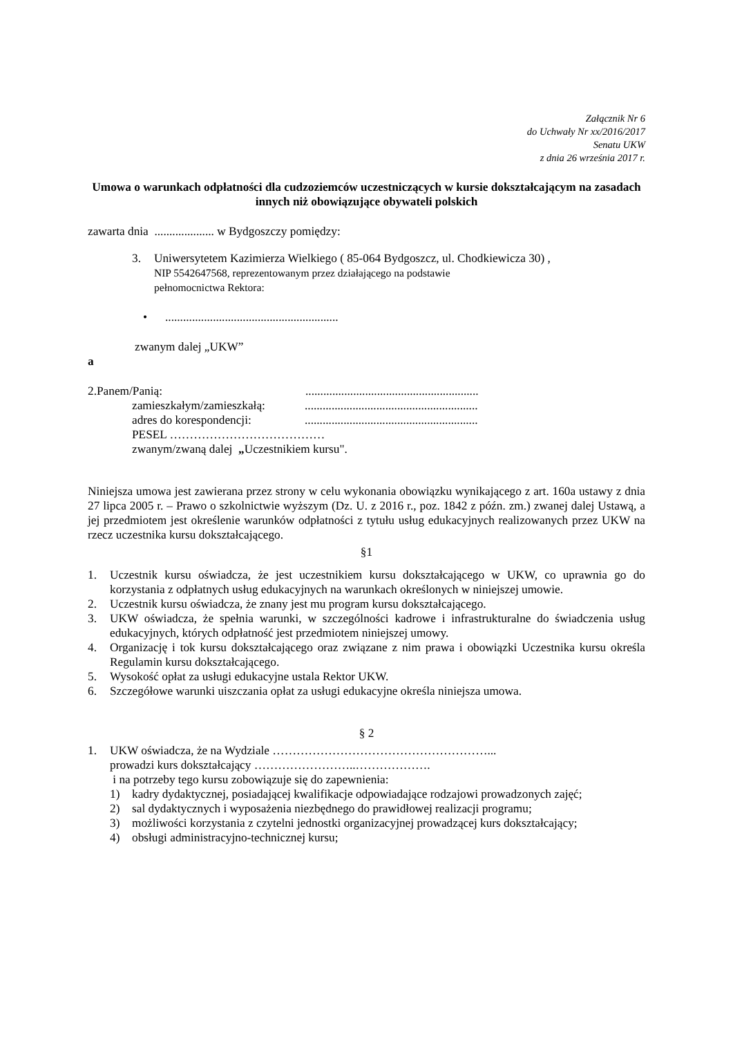Załącznik Nr 6
do Uchwały Nr xx/2016/2017
Senatu UKW
z dnia 26 września 2017 r.
Umowa o warunkach odpłatności dla cudzoziemców uczestniczących w kursie dokształcającym na zasadach innych niż obowiązujące obywateli polskich
zawarta dnia .................... w Bydgoszczy pomiędzy:
3. Uniwersytetem Kazimierza Wielkiego ( 85-064 Bydgoszcz, ul. Chodkiewicza 30) ,
NIP 5542647568, reprezentowanym przez działającego na podstawie
pełnomocnictwa Rektora:
•..........................................................
zwanym dalej „UKW”
a
2.Panem/Panią:..........................................................
zamieszkałym/zamieszkałą:..........................................................
adres do korespondencji:..........................................................
PESEL …………………………………
zwanym/zwaną dalej „Uczestnikiem kursu".
Niniejsza umowa jest zawierana przez strony w celu wykonania obowiązku wynikającego z art. 160a ustawy z dnia 27 lipca 2005 r. – Prawo o szkolnictwie wyższym (Dz. U. z 2016 r., poz. 1842 z późn. zm.) zwanej dalej Ustawą, a jej przedmiotem jest określenie warunków odpłatności z tytułu usług edukacyjnych realizowanych przez UKW na rzecz uczestnika kursu dokształcającego.
§1
1. Uczestnik kursu oświadcza, że jest uczestnikiem kursu dokształcającego w UKW, co uprawnia go do korzystania z odpłatnych usług edukacyjnych na warunkach określonych w niniejszej umowie.
2. Uczestnik kursu oświadcza, że znany jest mu program kursu dokształcającego.
3. UKW oświadcza, że spełnia warunki, w szczególności kadrowe i infrastrukturalne do świadczenia usług edukacyjnych, których odpłatność jest przedmiotem niniejszej umowy.
4. Organizację i tok kursu dokształcającego oraz związane z nim prawa i obowiązki Uczestnika kursu określa Regulamin kursu dokształcającego.
5. Wysokość opłat za usługi edukacyjne ustala Rektor UKW.
6. Szczegółowe warunki uiszczania opłat za usługi edukacyjne określa niniejsza umowa.
§ 2
1. UKW oświadcza, że na Wydziale ………………………………………………...
prowadzi kurs dokształcający ……………………..……………….
i na potrzeby tego kursu zobowiązuje się do zapewnienia:
1) kadry dydaktycznej, posiadającej kwalifikacje odpowiadające rodzajowi prowadzonych zajęć;
2) sal dydaktycznych i wyposażenia niezbędnego do prawidłowej realizacji programu;
3) możliwości korzystania z czytelni jednostki organizacyjnej prowadzącej kurs dokształcający;
4) obsługi administracyjno-technicznej kursu;